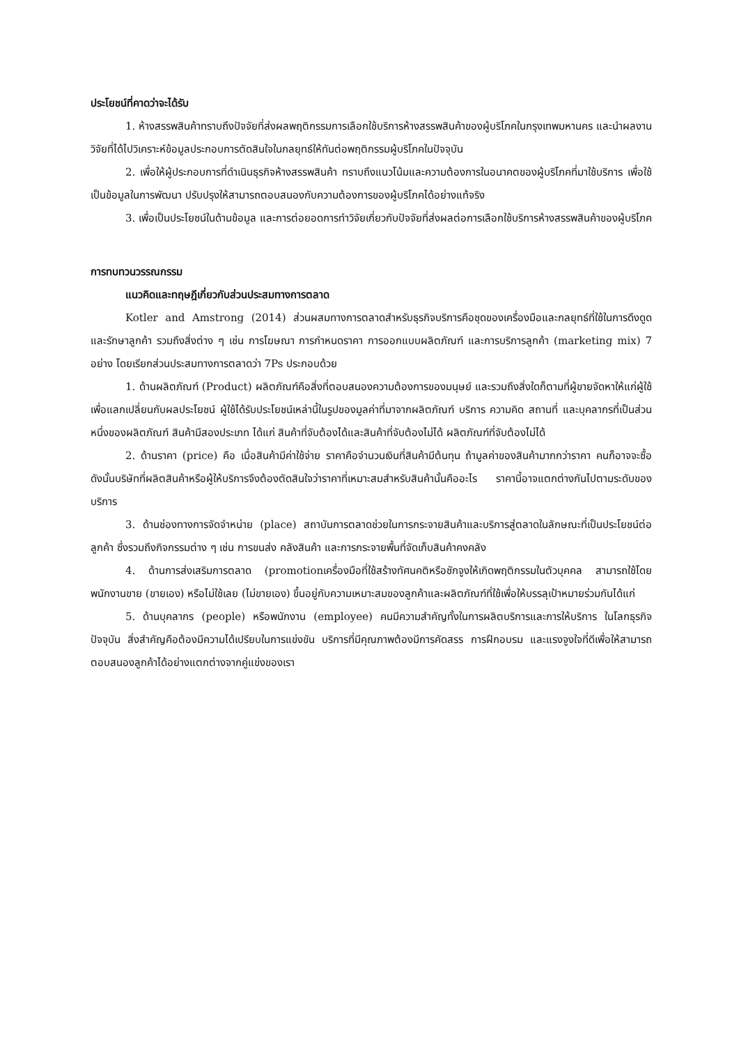ประโยชน์ที่คาดว่าจะได้รับ
1. ห้างสรรพสินค้าทราบถึงปัจจัยที่ส่งผลพฤติกรรมการเลือกใช้บริการห้างสรรพสินค้าของผู้บริโภคในกรุงเทพมหานคร และนำผลงานวิจัยที่ได้ไปวิเคราะห์ข้อมูลประกอบการตัดสินใจในกลยุทธ์ให้ทันต่อพฤติกรรมผู้บริโภคในปัจจุบัน
2. เพื่อให้ผู้ประกอบการที่ดำเนินธุรกิจห้างสรรพสินค้า ทราบถึงแนวโน้มและความต้องการในอนาคตของผู้บริโภคที่มาใช้บริการ เพื่อใช้เป็นข้อมูลในการพัฒนา ปรับปรุงให้สามารถตอบสนองกับความต้องการของผู้บริโภคได้อย่างแท้จริง
3. เพื่อเป็นประโยชน์ในด้านข้อมูล และการต่อยอดการทำวิจัยเกี่ยวกับปัจจัยที่ส่งผลต่อการเลือกใช้บริการห้างสรรพสินค้าของผู้บริโภค
การทบทวนวรรณกรรม
แนวคิดและทฤษฎีเกี่ยวกับส่วนประสมทางการตลาด
Kotler and Amstrong (2014) ส่วนผสมทางการตลาดสำหรับธุรกิจบริการคือชุดของเครื่องมือและกลยุทธ์ที่ใช้ในการดึงดูดและรักษาลูกค้า รวมถึงสิ่งต่าง ๆ เช่น การโฆษณา การกำหนดราคา การออกแบบผลิตภัณฑ์ และการบริการลูกค้า (marketing mix) 7 อย่าง โดยเรียกส่วนประสมทางการตลาดว่า 7Ps ประกอบด้วย
1. ด้านผลิตภัณฑ์ (Product) ผลิตภัณฑ์คือสิ่งที่ตอบสนองความต้องการของมนุษย์ และรวมถึงสิ่งใดก็ตามที่ผู้ขายจัดหาให้แก่ผู้ใช้เพื่อแลกเปลี่ยนกับผลประโยชน์ ผู้ใช้ได้รับประโยชน์เหล่านี้ในรูปของมูลค่าที่มาจากผลิตภัณฑ์ บริการ ความคิด สถานที่ และบุคลากรที่เป็นส่วนหนึ่งของผลิตภัณฑ์ สินค้ามีสองประเภท ได้แก่ สินค้าที่จับต้องได้และสินค้าที่จับต้องไม่ได้ ผลิตภัณฑ์ที่จับต้องไม่ได้
2. ด้านราคา (price) คือ เมื่อสินค้ามีค่าใช้จ่าย ราคาคือจำนวนเงินที่สินค้ามีต้นทุน ถ้ามูลค่าของสินค้ามากกว่าราคา คนก็อาจจะซื้อ ดังนั้นบริษัทที่ผลิตสินค้าหรือผู้ให้บริการจึงต้องตัดสินใจว่าราคาที่เหมาะสมสำหรับสินค้านั้นคืออะไร ราคานี้อาจแตกต่างกันไปตามระดับของบริการ
3. ด้านช่องทางการจัดจำหน่าย (place) สถาบันการตลาดช่วยในการกระจายสินค้าและบริการสู่ตลาดในลักษณะที่เป็นประโยชน์ต่อลูกค้า ซึ่งรวมถึงกิจกรรมต่าง ๆ เช่น การขนส่ง คลังสินค้า และการกระจายพื้นที่จัดเก็บสินค้าคงคลัง
4. ด้านการส่งเสริมการตลาด (promotionเครื่องมือที่ใช้สร้างทัศนคติหรือชักจูงให้เกิดพฤติกรรมในตัวบุคคล สามารถใช้โดยพนักงานขาย (ขายเอง) หรือไม่ใช้เลย (ไม่ขายเอง) ขึ้นอยู่กับความเหมาะสมของลูกค้าและผลิตภัณฑ์ที่ใช้เพื่อให้บรรลุเป้าหมายร่วมกันได้แก่
5. ด้านบุคลากร (people) หรือพนักงาน (employee) คนมีความสำคัญทั้งในการผลิตบริการและการให้บริการ ในโลกธุรกิจปัจจุบัน สิ่งสำคัญคือต้องมีความได้เปรียบในการแข่งขัน บริการที่มีคุณภาพต้องมีการคัดสรร การฝึกอบรม และแรงจูงใจที่ดีเพื่อให้สามารถตอบสนองลูกค้าได้อย่างแตกต่างจากคู่แข่งของเรา